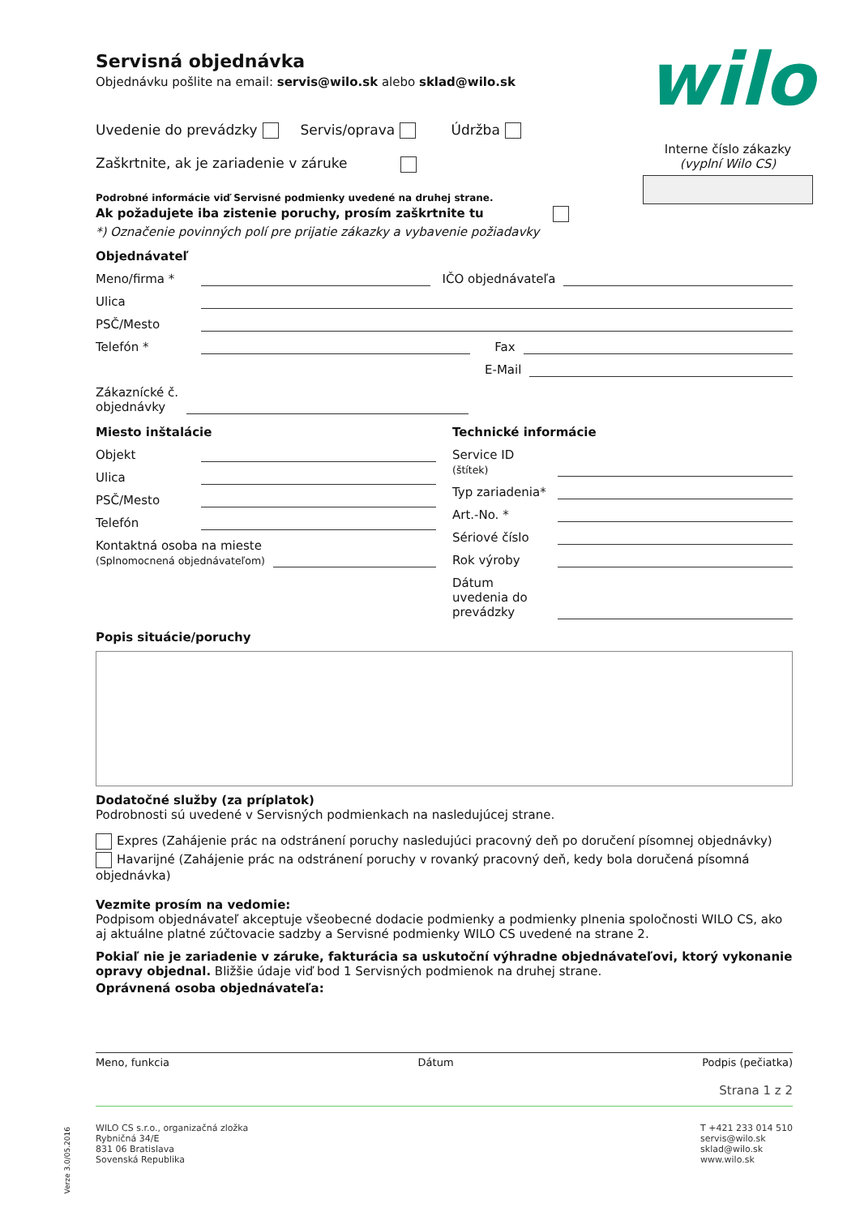wilo
Servisná objednávka
Objednávku pošlite na email: servis@wilo.sk alebo sklad@wilo.sk
Uvedenie do prevádzky Servis/oprava Údržba
Interne číslo zákazky
(vyplní Wilo CS)
Zaškrtnite, ak je zariadenie v záruke
Podrobné informácie viď Servisné podmienky uvedené na druhej strane.
Ak požadujete iba zistenie poruchy, prosím zaškrtnite tu
*) Označenie povinných polí pre prijatie zákazky a vybavenie požiadavky
Objednávateľ
Meno/firma * IČO objednávateľa
Ulica
PSČ/Mesto
Telefón * Fax
E-Mail
Zákaznícké č.
objednávky
Miesto inštalácie
Objekt
Ulica
PSČ/Mesto
Telefón
Kontaktná osoba na mieste
(Splnomocnená objednávateľom)
Technické informácie
Service ID (štítek)
Typ zariadenia*
Art.-No. *
Sériové číslo
Rok výroby
Dátum uvedenia do prevádzky
Popis situácie/poruchy
Dodatočné služby (za príplatok)
Podrobnosti sú uvedené v Servisných podmienkach na nasledujúcej strane.
Expres (Zahájenie prác na odstránení poruchy nasledujúci pracovný deň po doručení písomnej objednávky)
Havarijné (Zahájenie prác na odstránení poruchy v rovanký pracovný deň, kedy bola doručená písomná objednávka)
Vezmite prosím na vedomie:
Podpisom objednávateľ akceptuje všeobecné dodacie podmienky a podmienky plnenia spoločnosti WILO CS, ako aj aktuálne platné zúčtovacie sadzby a Servisné podmienky WILO CS uvedené na strane 2.
Pokiaľ nie je zariadenie v záruke, fakturácia sa uskutoční výhradne objednávateľovi, ktorý vykonanie opravy objednal. Bližšie údaje viď bod 1 Servisných podmienok na druhej strane.
Oprávnená osoba objednávateľa:
Meno, funkcia Dátum Podpis (pečiatka)
Strana 1 z 2
WILO CS s.r.o., organizačná zložka
Rybničná 34/E
831 06 Bratislava
Sovenská Republika
T +421 233 014 510
servis@wilo.sk
sklad@wilo.sk
www.wilo.sk
Verze 3.0/05.2016